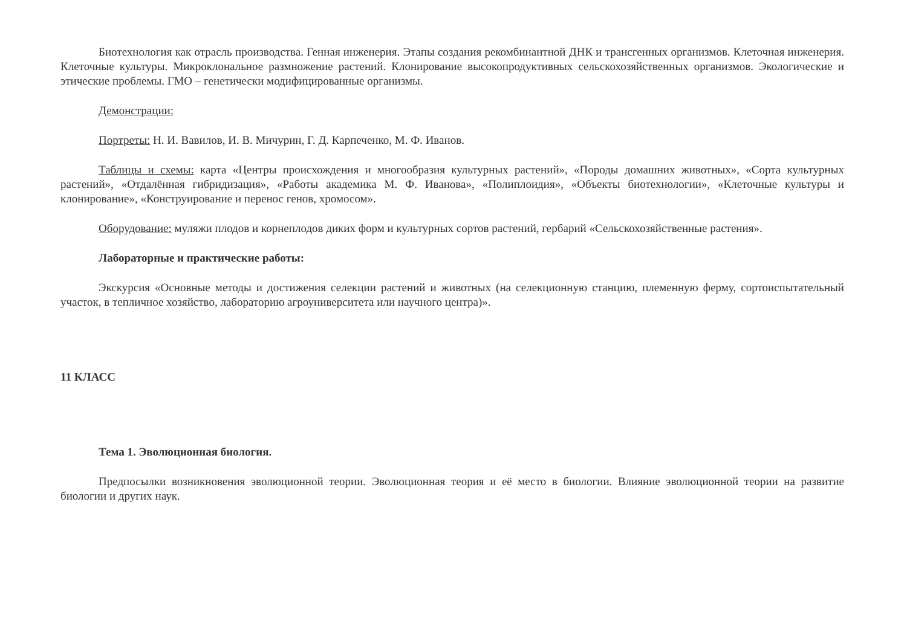Биотехнология как отрасль производства. Генная инженерия. Этапы создания рекомбинантной ДНК и трансгенных организмов. Клеточная инженерия. Клеточные культуры. Микроклональное размножение растений. Клонирование высокопродуктивных сельскохозяйственных организмов. Экологические и этические проблемы. ГМО – генетически модифицированные организмы.
Демонстрации:
Портреты: Н. И. Вавилов, И. В. Мичурин, Г. Д. Карпеченко, М. Ф. Иванов.
Таблицы и схемы: карта «Центры происхождения и многообразия культурных растений», «Породы домашних животных», «Сорта культурных растений», «Отдалённая гибридизация», «Работы академика М. Ф. Иванова», «Полиплоидия», «Объекты биотехнологии», «Клеточные культуры и клонирование», «Конструирование и перенос генов, хромосом».
Оборудование: муляжи плодов и корнеплодов диких форм и культурных сортов растений, гербарий «Сельскохозяйственные растения».
Лабораторные и практические работы:
Экскурсия «Основные методы и достижения селекции растений и животных (на селекционную станцию, племенную ферму, сортоиспытательный участок, в тепличное хозяйство, лабораторию агроуниверситета или научного центра)».
11 КЛАСС
Тема 1. Эволюционная биология.
Предпосылки возникновения эволюционной теории. Эволюционная теория и её место в биологии. Влияние эволюционной теории на развитие биологии и других наук.